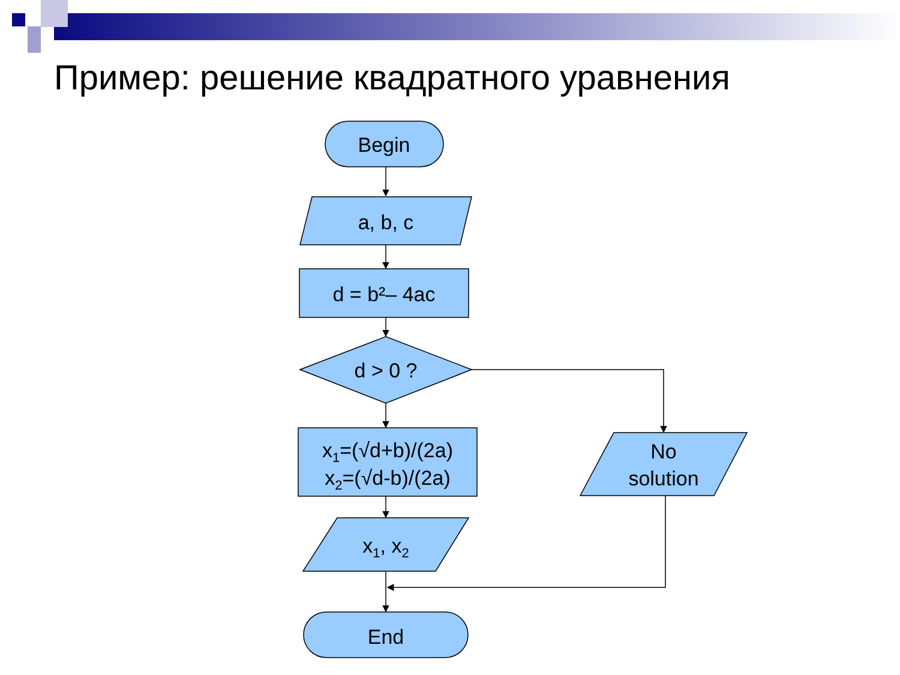Пример: решение квадратного уравнения
Begin
a, b, c
d = b²– 4ac
d > 0 ?
x1=(√d+b)/(2a)
x2=(√d-b)/(2a)
x1, x2
No
solution
End